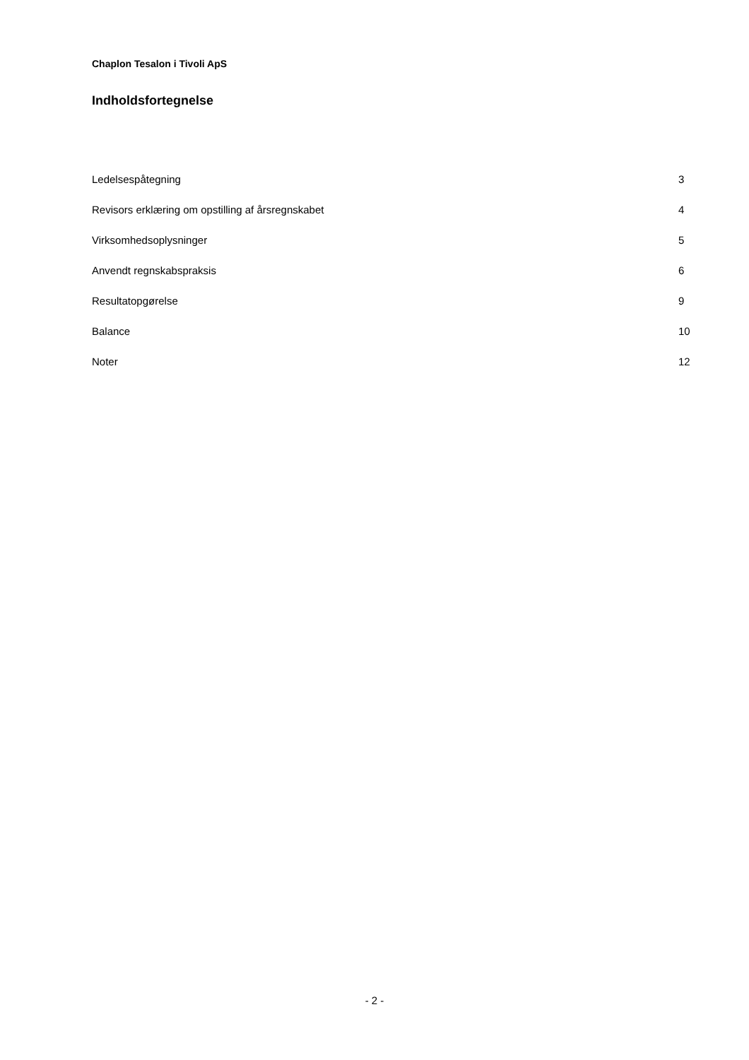Chaplon Tesalon i Tivoli ApS
Indholdsfortegnelse
| Ledelsespåtegning | 3 |
| Revisors erklæring om opstilling af årsregnskabet | 4 |
| Virksomhedsoplysninger | 5 |
| Anvendt regnskabspraksis | 6 |
| Resultatopgørelse | 9 |
| Balance | 10 |
| Noter | 12 |
- 2 -